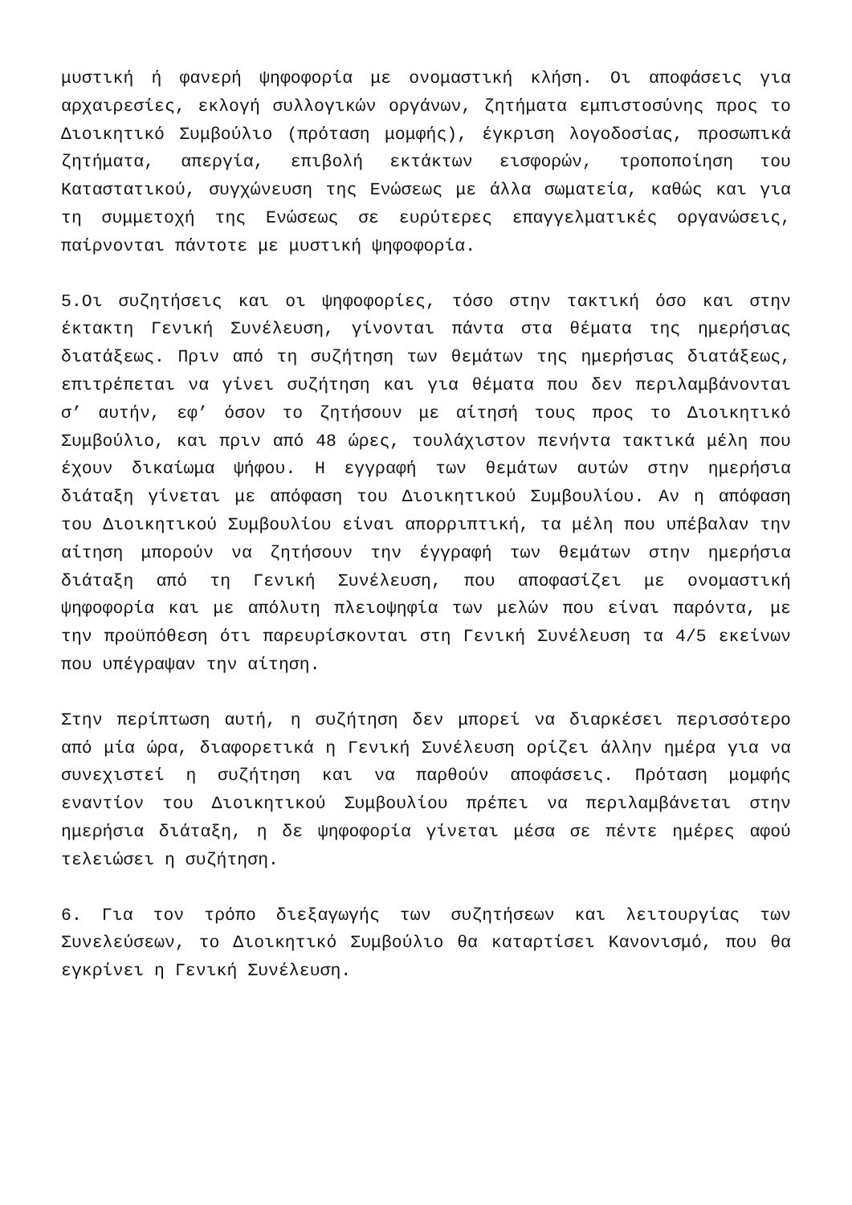μυστική ή φανερή ψηφοφορία με ονομαστική κλήση. Οι αποφάσεις για αρχαιρεσίες, εκλογή συλλογικών οργάνων, ζητήματα εμπιστοσύνης προς το Διοικητικό Συμβούλιο (πρόταση μομφής), έγκριση λογοδοσίας, προσωπικά ζητήματα, απεργία, επιβολή εκτάκτων εισφορών, τροποποίηση του Καταστατικού, συγχώνευση της Ενώσεως με άλλα σωματεία, καθώς και για τη συμμετοχή της Ενώσεως σε ευρύτερες επαγγελματικές οργανώσεις, παίρνονται πάντοτε με μυστική ψηφοφορία.
5.Οι συζητήσεις και οι ψηφοφορίες, τόσο στην τακτική όσο και στην έκτακτη Γενική Συνέλευση, γίνονται πάντα στα θέματα της ημερήσιας διατάξεως. Πριν από τη συζήτηση των θεμάτων της ημερήσιας διατάξεως, επιτρέπεται να γίνει συζήτηση και για θέματα που δεν περιλαμβάνονται σ’ αυτήν, εφ’ όσον το ζητήσουν με αίτησή τους προς το Διοικητικό Συμβούλιο, και πριν από 48 ώρες, τουλάχιστον πενήντα τακτικά μέλη που έχουν δικαίωμα ψήφου. Η εγγραφή των θεμάτων αυτών στην ημερήσια διάταξη γίνεται με απόφαση του Διοικητικού Συμβουλίου. Αν η απόφαση του Διοικητικού Συμβουλίου είναι απορριπτική, τα μέλη που υπέβαλαν την αίτηση μπορούν να ζητήσουν την έγγραφή των θεμάτων στην ημερήσια διάταξη από τη Γενική Συνέλευση, που αποφασίζει με ονομαστική ψηφοφορία και με απόλυτη πλειοψηφία των μελών που είναι παρόντα, με την προϋπόθεση ότι παρευρίσκονται στη Γενική Συνέλευση τα 4/5 εκείνων που υπέγραψαν την αίτηση.
Στην περίπτωση αυτή, η συζήτηση δεν μπορεί να διαρκέσει περισσότερο από μία ώρα, διαφορετικά η Γενική Συνέλευση ορίζει άλλην ημέρα για να συνεχιστεί η συζήτηση και να παρθούν αποφάσεις. Πρόταση μομφής εναντίον του Διοικητικού Συμβουλίου πρέπει να περιλαμβάνεται στην ημερήσια διάταξη, η δε ψηφοφορία γίνεται μέσα σε πέντε ημέρες αφού τελειώσει η συζήτηση.
6. Για τον τρόπο διεξαγωγής των συζητήσεων και λειτουργίας των Συνελεύσεων, το Διοικητικό Συμβούλιο θα καταρτίσει Κανονισμό, που θα εγκρίνει η Γενική Συνέλευση.